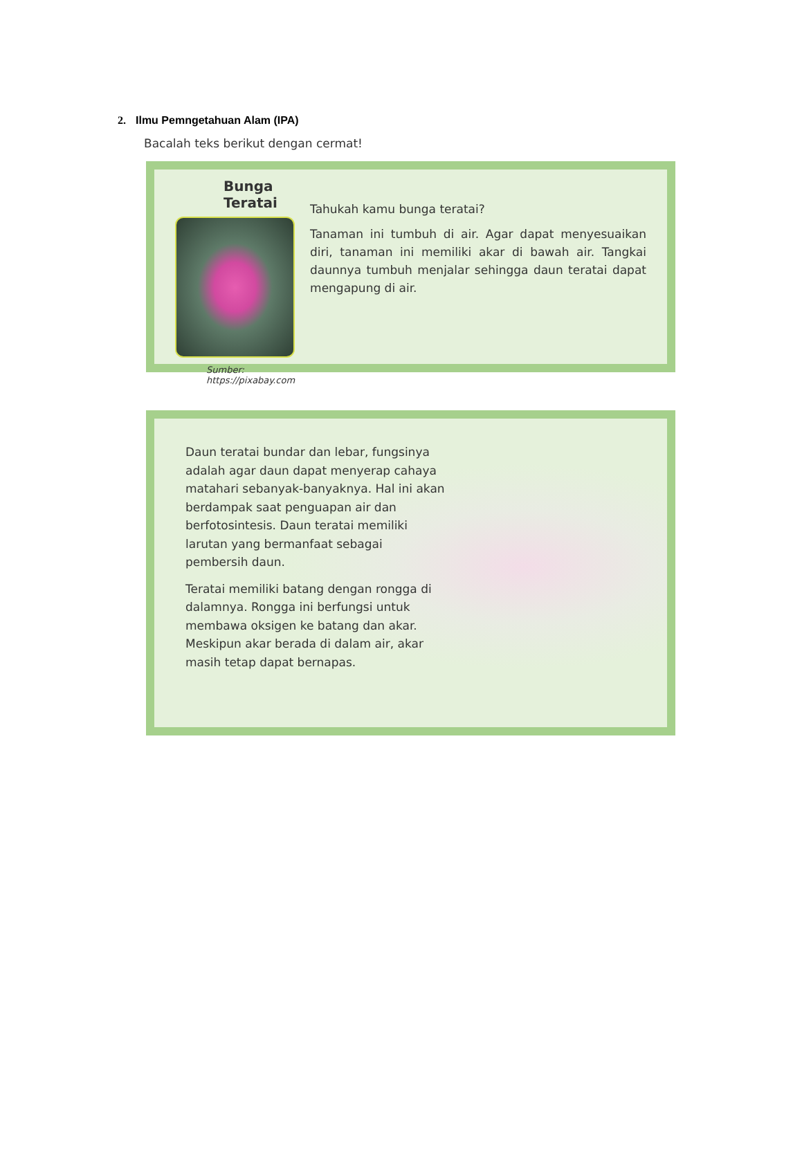2. Ilmu Pemngetahuan Alam (IPA)
Bacalah teks berikut dengan cermat!
Bunga Teratai
Sumber: https://pixabay.com
Tahukah kamu bunga teratai?
Tanaman ini tumbuh di air. Agar dapat menyesuaikan diri, tanaman ini memiliki akar di bawah air. Tangkai daunnya tumbuh menjalar sehingga daun teratai dapat mengapung di air.
Daun teratai bundar dan lebar, fungsinya adalah agar daun dapat menyerap cahaya matahari sebanyak-banyaknya. Hal ini akan berdampak saat penguapan air dan berfotosintesis. Daun teratai memiliki larutan yang bermanfaat sebagai pembersih daun.
Teratai memiliki batang dengan rongga di dalamnya. Rongga ini berfungsi untuk membawa oksigen ke batang dan akar. Meskipun akar berada di dalam air, akar masih tetap dapat bernapas.